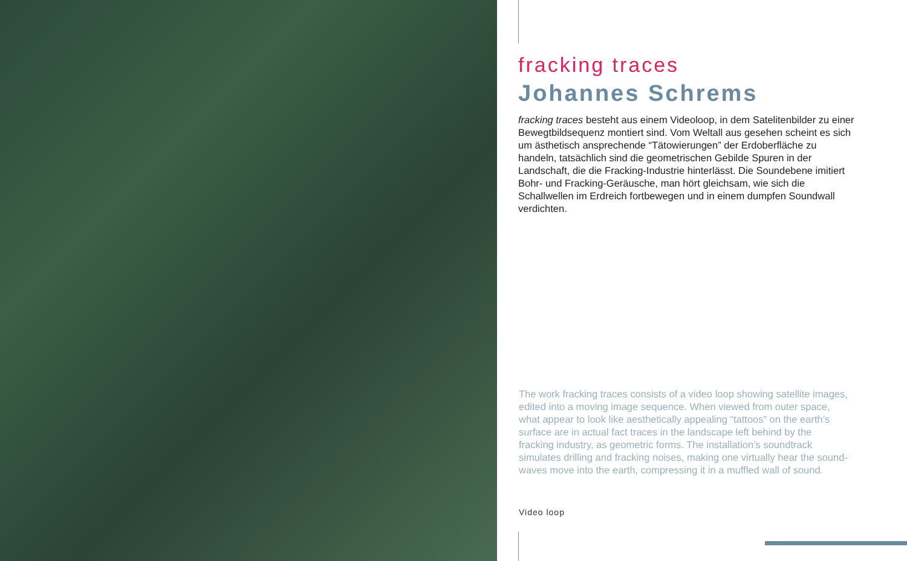fracking traces
Johannes Schrems
fracking traces besteht aus einem Videoloop, in dem Satelitenbilder zu einer Bewegtbildsequenz montiert sind. Vom Weltall aus gesehen scheint es sich um ästhetisch ansprechende “Tätowierungen” der Erdoberfläche zu handeln, tatsächlich sind die geometrischen Gebilde Spuren in der Landschaft, die die Fracking-Industrie hinterlässt. Die Soundebene imitiert Bohr- und Fracking-Geräusche, man hört gleichsam, wie sich die Schallwellen im Erdreich fortbewegen und in einem dumpfen Soundwall verdichten.
The work fracking traces consists of a video loop showing satellite images, edited into a moving image sequence. When viewed from outer space, what appear to look like aesthetically appealing “tattoos” on the earth’s surface are in actual fact traces in the landscape left behind by the fracking industry, as geometric forms. The installation’s soundtrack simulates drilling and fracking noises, making one virtually hear the sound- waves move into the earth, compressing it in a muffled wall of sound.
Video loop